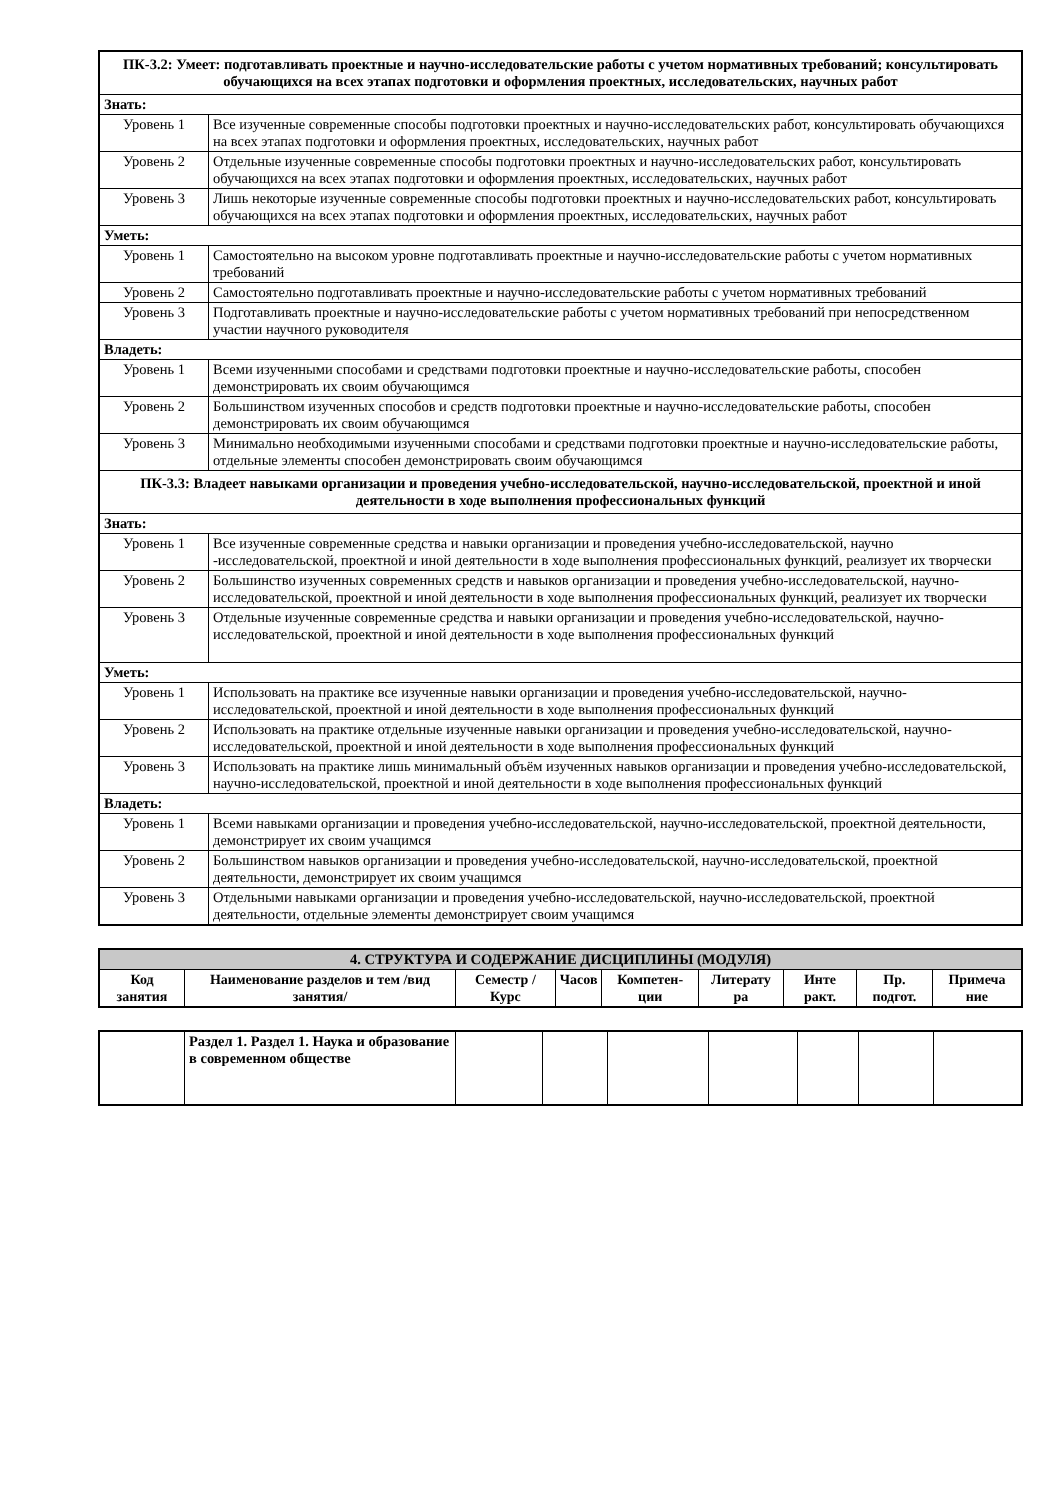| ПК-3.2: Умеет: подготавливать проектные и научно-исследовательские работы с учетом нормативных требований; консультировать обучающихся на всех этапах подготовки и оформления проектных, исследовательских, научных работ | |
| Знать: | |
| Уровень 1 | Все изученные современные способы подготовки проектных и научно-исследовательских работ, консультировать обучающихся на всех этапах подготовки и оформления проектных, исследовательских, научных работ |
| Уровень 2 | Отдельные изученные современные способы подготовки проектных и научно-исследовательских работ, консультировать обучающихся на всех этапах подготовки и оформления проектных, исследовательских, научных работ |
| Уровень 3 | Лишь некоторые изученные современные способы подготовки проектных и научно-исследовательских работ, консультировать обучающихся на всех этапах подготовки и оформления проектных, исследовательских, научных работ |
| Уметь: | |
| Уровень 1 | Самостоятельно на высоком уровне подготавливать проектные и научно-исследовательские работы с учетом нормативных требований |
| Уровень 2 | Самостоятельно подготавливать проектные и научно-исследовательские работы с учетом нормативных требований |
| Уровень 3 | Подготавливать проектные и научно-исследовательские работы с учетом нормативных требований при непосредственном участии научного руководителя |
| Владеть: | |
| Уровень 1 | Всеми изученными способами и средствами подготовки проектные и научно-исследовательские работы, способен демонстрировать их своим обучающимся |
| Уровень 2 | Большинством изученных способов и средств подготовки проектные и научно-исследовательские работы, способен демонстрировать их своим обучающимся |
| Уровень 3 | Минимально необходимыми изученными способами и средствами подготовки проектные и научно-исследовательские работы, отдельные элементы способен демонстрировать своим обучающимся |
| ПК-3.3: Владеет навыками организации и проведения учебно-исследовательской, научно-исследовательской, проектной и иной деятельности в ходе выполнения профессиональных функций | |
| Знать: | |
| Уровень 1 | Все изученные современные средства и навыки организации и проведения учебно-исследовательской, научно -исследовательской, проектной и иной деятельности в ходе выполнения профессиональных функций, реализует их творчески |
| Уровень 2 | Большинство изученных современных средств и навыков организации и проведения учебно-исследовательской, научно-исследовательской, проектной и иной деятельности в ходе выполнения профессиональных функций, реализует их творчески |
| Уровень 3 | Отдельные изученные современные средства и навыки организации и проведения учебно-исследовательской, научно-исследовательской, проектной и иной деятельности в ходе выполнения профессиональных функций |
| Уметь: | |
| Уровень 1 | Использовать на практике все изученные навыки организации и проведения учебно-исследовательской, научно-исследовательской, проектной и иной деятельности в ходе выполнения профессиональных функций |
| Уровень 2 | Использовать на практике отдельные изученные навыки организации и проведения учебно-исследовательской, научно-исследовательской, проектной и иной деятельности в ходе выполнения профессиональных функций |
| Уровень 3 | Использовать на практике лишь минимальный объём изученных навыков организации и проведения учебно-исследовательской, научно-исследовательской, проектной и иной деятельности в ходе выполнения профессиональных функций |
| Владеть: | |
| Уровень 1 | Всеми навыками организации и проведения учебно-исследовательской, научно-исследовательской, проектной деятельности, демонстрирует их своим учащимся |
| Уровень 2 | Большинством навыков организации и проведения учебно-исследовательской, научно-исследовательской, проектной деятельности, демонстрирует их своим учащимся |
| Уровень 3 | Отдельными навыками организации и проведения учебно-исследовательской, научно-исследовательской, проектной деятельности, отдельные элементы демонстрирует своим учащимся |
| 4. СТРУКТУРА И СОДЕРЖАНИЕ ДИСЦИПЛИНЫ (МОДУЛЯ) | | | | | | | | |
| Код занятия | Наименование разделов и тем /вид занятия/ | Семестр / Курс | Часов | Компетен-ции | Литерату ра | Инте ракт. | Пр. подгот. | Примеча ние |
| | Раздел 1. Раздел 1. Наука и образование в современном обществе | | | | | | | |